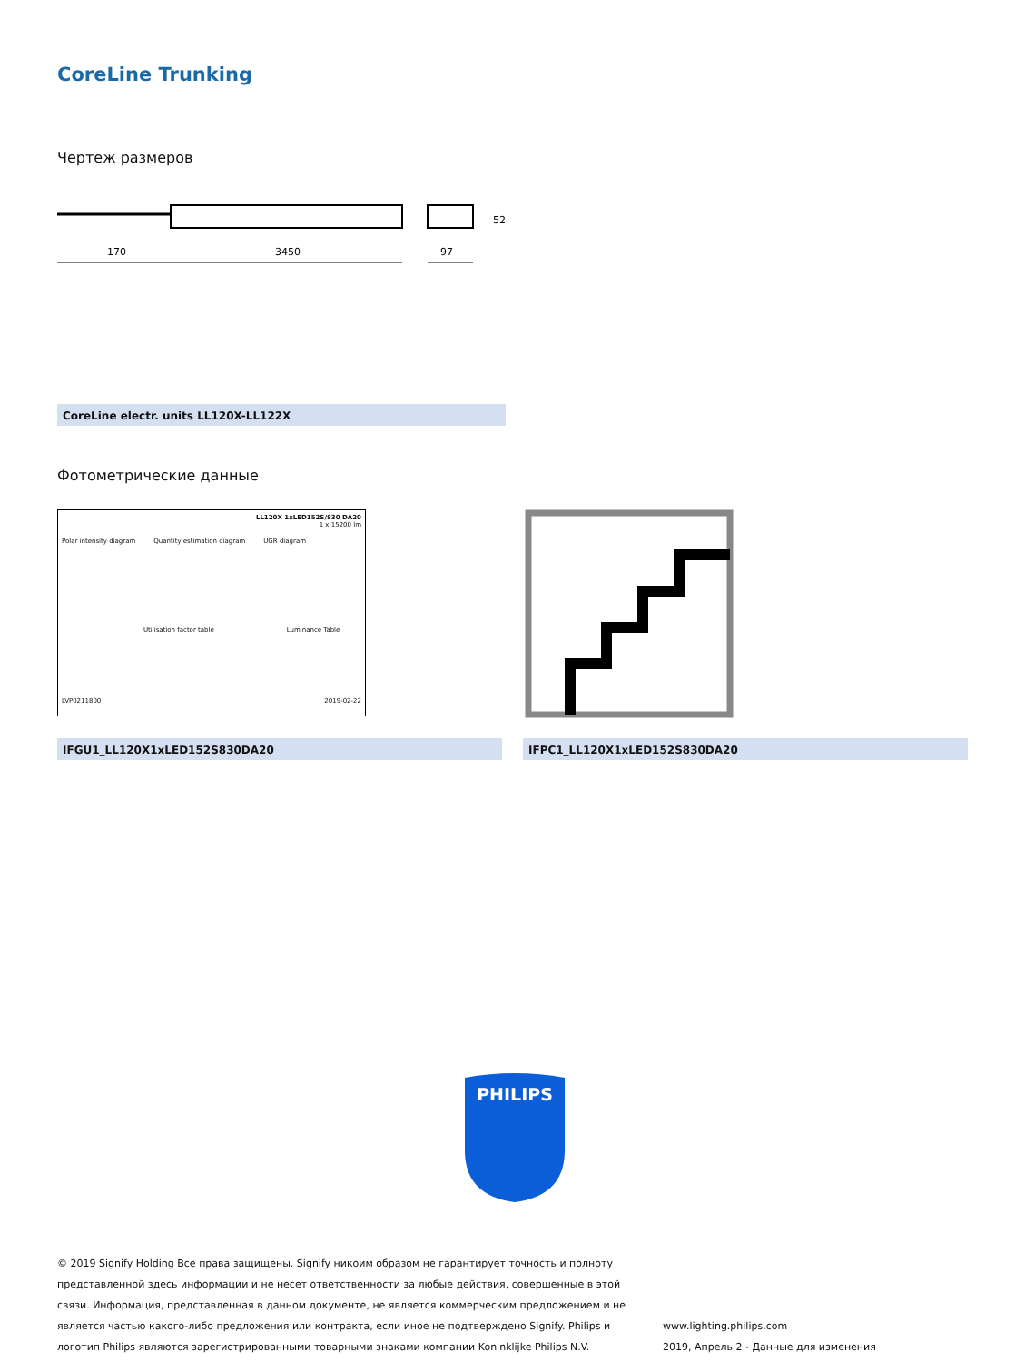CoreLine Trunking
Чертеж размеров
170
3450
97
52
CoreLine electr. units LL120X-LL122X
Фотометрические данные
LL120X 1xLED152S/830 DA20
1 x 15200 lm
Polar intensity diagram Quantity estimation diagram UGR diagram
Utilisation factor table Luminance Table
LVP0211800 2019-02-22
IFGU1_LL120X1xLED152S830DA20 IFPC1_LL120X1xLED152S830DA20
PHILIPS
© 2019 Signify Holding Все права защищены. Signify никоим образом не гарантирует точность и полноту представленной здесь информации и не несет ответственности за любые действия, совершенные в этой связи. Информация, представленная в данном документе, не является коммерческим предложением и не является частью какого-либо предложения или контракта, если иное не подтверждено Signify. Philips и логотип Philips являются зарегистрированными товарными знаками компании Koninklijke Philips N.V.
www.lighting.philips.com
2019, Апрель 2 - Данные для изменения